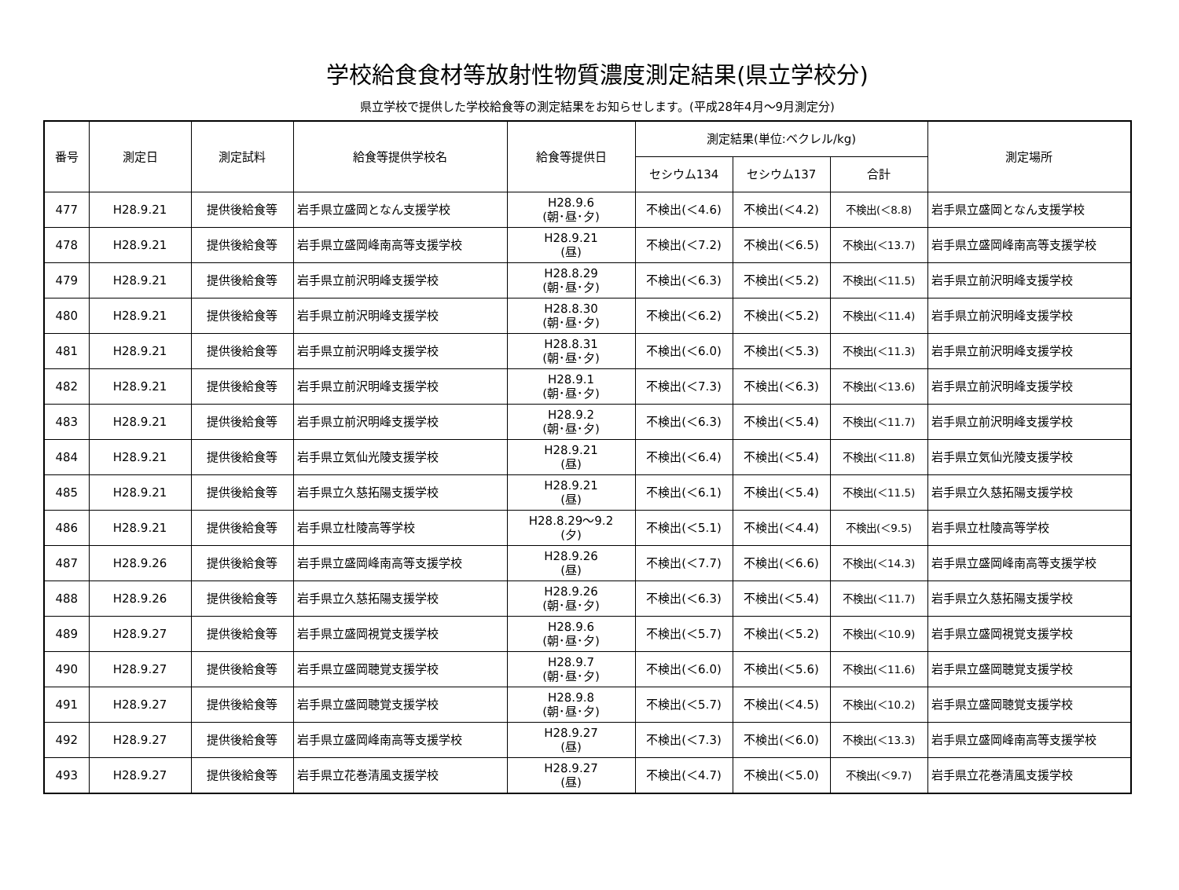学校給食食材等放射性物質濃度測定結果(県立学校分)
県立学校で提供した学校給食等の測定結果をお知らせします。(平成28年4月～9月測定分)
| 番号 | 測定日 | 測定試料 | 給食等提供学校名 | 給食等提供日 | 測定結果(単位:ベクレル/kg) | | | 測定場所 |
| --- | --- | --- | --- | --- | --- | --- | --- | --- |
| | | | | | セシウム134 | セシウム137 | 合計 | |
| 477 | H28.9.21 | 提供後給食等 | 岩手県立盛岡となん支援学校 | H28.9.6 (朝･昼･夕) | 不検出(＜4.6) | 不検出(＜4.2) | 不検出(＜8.8) | 岩手県立盛岡となん支援学校 |
| 478 | H28.9.21 | 提供後給食等 | 岩手県立盛岡峰南高等支援学校 | H28.9.21 (昼) | 不検出(＜7.2) | 不検出(＜6.5) | 不検出(＜13.7) | 岩手県立盛岡峰南高等支援学校 |
| 479 | H28.9.21 | 提供後給食等 | 岩手県立前沢明峰支援学校 | H28.8.29 (朝･昼･夕) | 不検出(＜6.3) | 不検出(＜5.2) | 不検出(＜11.5) | 岩手県立前沢明峰支援学校 |
| 480 | H28.9.21 | 提供後給食等 | 岩手県立前沢明峰支援学校 | H28.8.30 (朝･昼･夕) | 不検出(＜6.2) | 不検出(＜5.2) | 不検出(＜11.4) | 岩手県立前沢明峰支援学校 |
| 481 | H28.9.21 | 提供後給食等 | 岩手県立前沢明峰支援学校 | H28.8.31 (朝･昼･夕) | 不検出(＜6.0) | 不検出(＜5.3) | 不検出(＜11.3) | 岩手県立前沢明峰支援学校 |
| 482 | H28.9.21 | 提供後給食等 | 岩手県立前沢明峰支援学校 | H28.9.1 (朝･昼･夕) | 不検出(＜7.3) | 不検出(＜6.3) | 不検出(＜13.6) | 岩手県立前沢明峰支援学校 |
| 483 | H28.9.21 | 提供後給食等 | 岩手県立前沢明峰支援学校 | H28.9.2 (朝･昼･夕) | 不検出(＜6.3) | 不検出(＜5.4) | 不検出(＜11.7) | 岩手県立前沢明峰支援学校 |
| 484 | H28.9.21 | 提供後給食等 | 岩手県立気仙光陵支援学校 | H28.9.21 (昼) | 不検出(＜6.4) | 不検出(＜5.4) | 不検出(＜11.8) | 岩手県立気仙光陵支援学校 |
| 485 | H28.9.21 | 提供後給食等 | 岩手県立久慈拓陽支援学校 | H28.9.21 (昼) | 不検出(＜6.1) | 不検出(＜5.4) | 不検出(＜11.5) | 岩手県立久慈拓陽支援学校 |
| 486 | H28.9.21 | 提供後給食等 | 岩手県立杜陵高等学校 | H28.8.29～9.2 (夕) | 不検出(＜5.1) | 不検出(＜4.4) | 不検出(＜9.5) | 岩手県立杜陵高等学校 |
| 487 | H28.9.26 | 提供後給食等 | 岩手県立盛岡峰南高等支援学校 | H28.9.26 (昼) | 不検出(＜7.7) | 不検出(＜6.6) | 不検出(＜14.3) | 岩手県立盛岡峰南高等支援学校 |
| 488 | H28.9.26 | 提供後給食等 | 岩手県立久慈拓陽支援学校 | H28.9.26 (朝･昼･夕) | 不検出(＜6.3) | 不検出(＜5.4) | 不検出(＜11.7) | 岩手県立久慈拓陽支援学校 |
| 489 | H28.9.27 | 提供後給食等 | 岩手県立盛岡視覚支援学校 | H28.9.6 (朝･昼･夕) | 不検出(＜5.7) | 不検出(＜5.2) | 不検出(＜10.9) | 岩手県立盛岡視覚支援学校 |
| 490 | H28.9.27 | 提供後給食等 | 岩手県立盛岡聴覚支援学校 | H28.9.7 (朝･昼･夕) | 不検出(＜6.0) | 不検出(＜5.6) | 不検出(＜11.6) | 岩手県立盛岡聴覚支援学校 |
| 491 | H28.9.27 | 提供後給食等 | 岩手県立盛岡聴覚支援学校 | H28.9.8 (朝･昼･夕) | 不検出(＜5.7) | 不検出(＜4.5) | 不検出(＜10.2) | 岩手県立盛岡聴覚支援学校 |
| 492 | H28.9.27 | 提供後給食等 | 岩手県立盛岡峰南高等支援学校 | H28.9.27 (昼) | 不検出(＜7.3) | 不検出(＜6.0) | 不検出(＜13.3) | 岩手県立盛岡峰南高等支援学校 |
| 493 | H28.9.27 | 提供後給食等 | 岩手県立花巻清風支援学校 | H28.9.27 (昼) | 不検出(＜4.7) | 不検出(＜5.0) | 不検出(＜9.7) | 岩手県立花巻清風支援学校 |